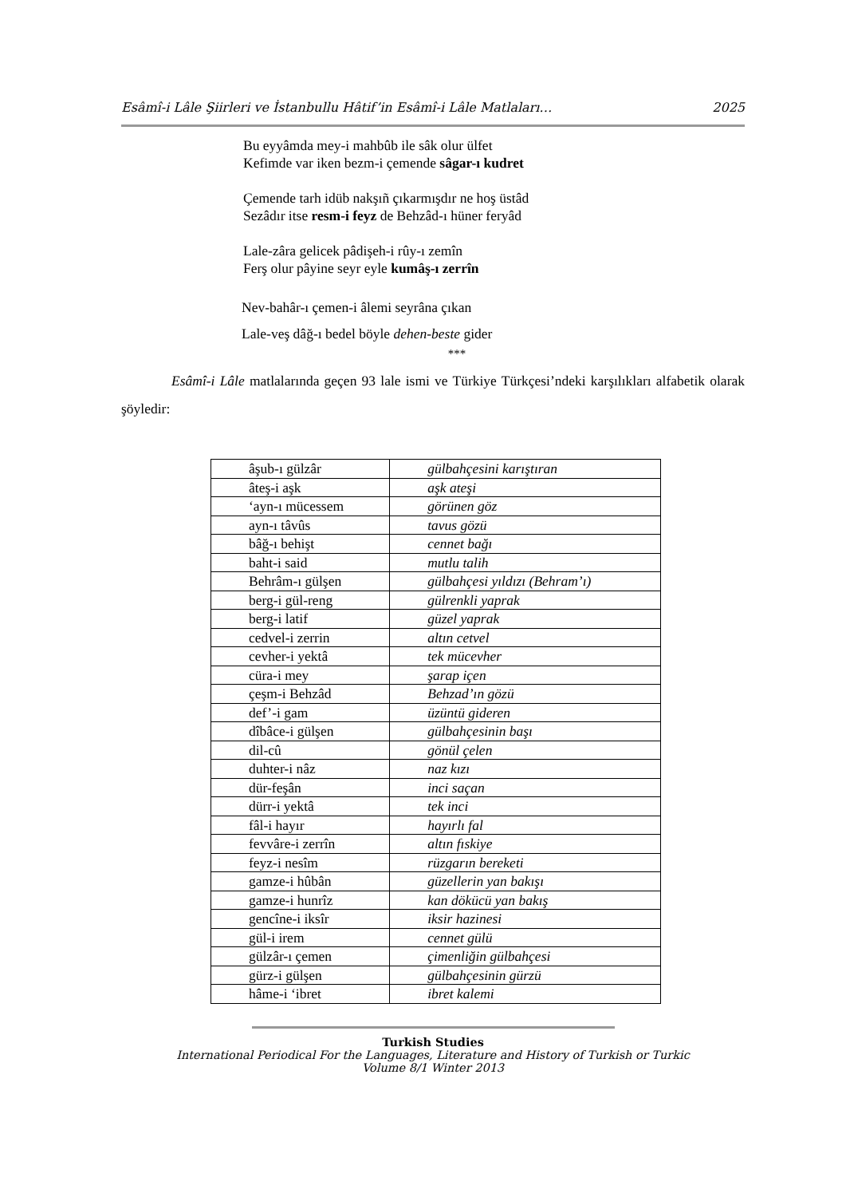Esâmî-i Lâle Şiirleri ve İstanbullu Hâtif’in Esâmî-i Lâle Matlaları… 2025
Bu eyyâmda mey-i mahbûb ile sâk olur ülfet
Kefimde var iken bezm-i çemende sâgar-ı kudret
Çemende tarh idüb nakşıñ çıkarmışdır ne hoş üstâd
Sezâdır itse resm-i feyz de Behzâd-ı hüner feryâd
Lale-zâra gelicek pâdişeh-i rûy-ı zemîn
Ferş olur pâyine seyr eyle kumâş-ı zerrîn
Nev-bahâr-ı çemen-i âlemi seyrâna çıkan
Lale-veş dâğ-ı bedel böyle dehen-beste gider
***
Esâmî-i Lâle matlalarında geçen 93 lale ismi ve Türkiye Türkçesi’ndeki karşılıkları alfabetik olarak şöyledir:
| âşub-ı gülzâr | gülbahçesini karıştıran |
| âteş-i aşk | aşk ateşi |
| ‘ayn-ı mücessem | görünen göz |
| ayn-ı tâvûs | tavus gözü |
| bâğ-ı behişt | cennet bağı |
| baht-i said | mutlu talih |
| Behrâm-ı gülşen | gülbahçesi yıldızı (Behram’ı) |
| berg-i gül-reng | gülrenkli yaprak |
| berg-i latif | güzel yaprak |
| cedvel-i zerrin | altın cetvel |
| cevher-i yektâ | tek mücevher |
| cüra-i mey | şarap içen |
| çeşm-i Behzâd | Behzad’ın gözü |
| def’-i gam | üzüntü gideren |
| dîbâce-i gülşen | gülbahçesinin başı |
| dil-cû | gönül çelen |
| duhter-i nâz | naz kızı |
| dür-feşân | inci saçan |
| dürr-i yektâ | tek inci |
| fâl-i hayır | hayırlı fal |
| fevvâre-i zerrîn | altın fıskiye |
| feyz-i nesîm | rüzgarın bereketi |
| gamze-i hûbân | güzellerin yan bakışı |
| gamze-i hunrîz | kan dökücü yan bakış |
| gencîne-i iksîr | iksir hazinesi |
| gül-i irem | cennet gülü |
| gülzâr-ı çemen | çimenliğin gülbahçesi |
| gürz-i gülşen | gülbahçesinin gürzü |
| hâme-i ‘ibret | ibret kalemi |
Turkish Studies
International Periodical For the Languages, Literature and History of Turkish or Turkic
Volume 8/1 Winter 2013